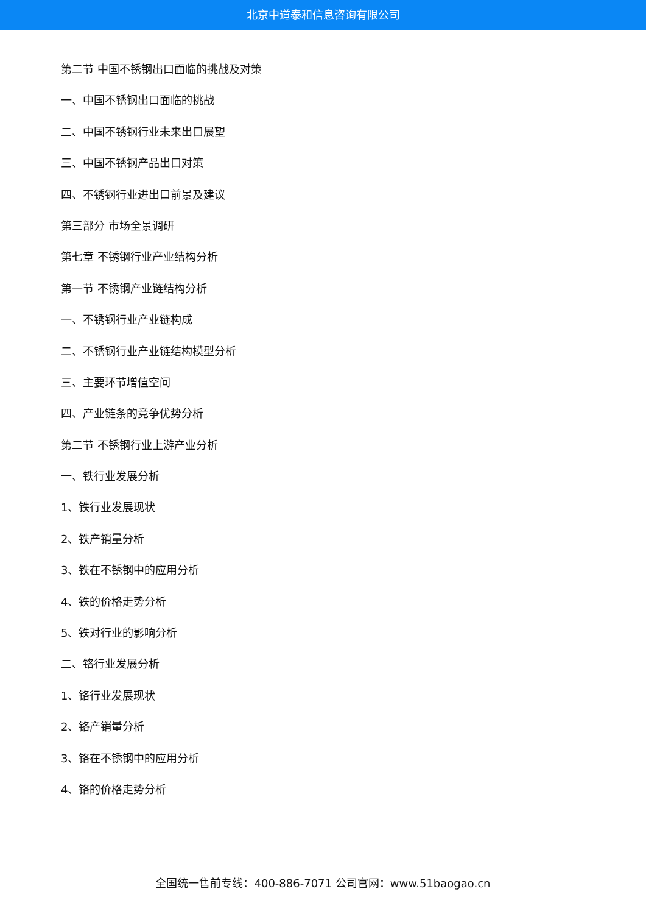北京中道泰和信息咨询有限公司
第二节 中国不锈钢出口面临的挑战及对策
一、中国不锈钢出口面临的挑战
二、中国不锈钢行业未来出口展望
三、中国不锈钢产品出口对策
四、不锈钢行业进出口前景及建议
第三部分 市场全景调研
第七章 不锈钢行业产业结构分析
第一节 不锈钢产业链结构分析
一、不锈钢行业产业链构成
二、不锈钢行业产业链结构模型分析
三、主要环节增值空间
四、产业链条的竞争优势分析
第二节 不锈钢行业上游产业分析
一、铁行业发展分析
1、铁行业发展现状
2、铁产销量分析
3、铁在不锈钢中的应用分析
4、铁的价格走势分析
5、铁对行业的影响分析
二、铬行业发展分析
1、铬行业发展现状
2、铬产销量分析
3、铬在不锈钢中的应用分析
4、铬的价格走势分析
全国统一售前专线：400-886-7071 公司官网：www.51baogao.cn